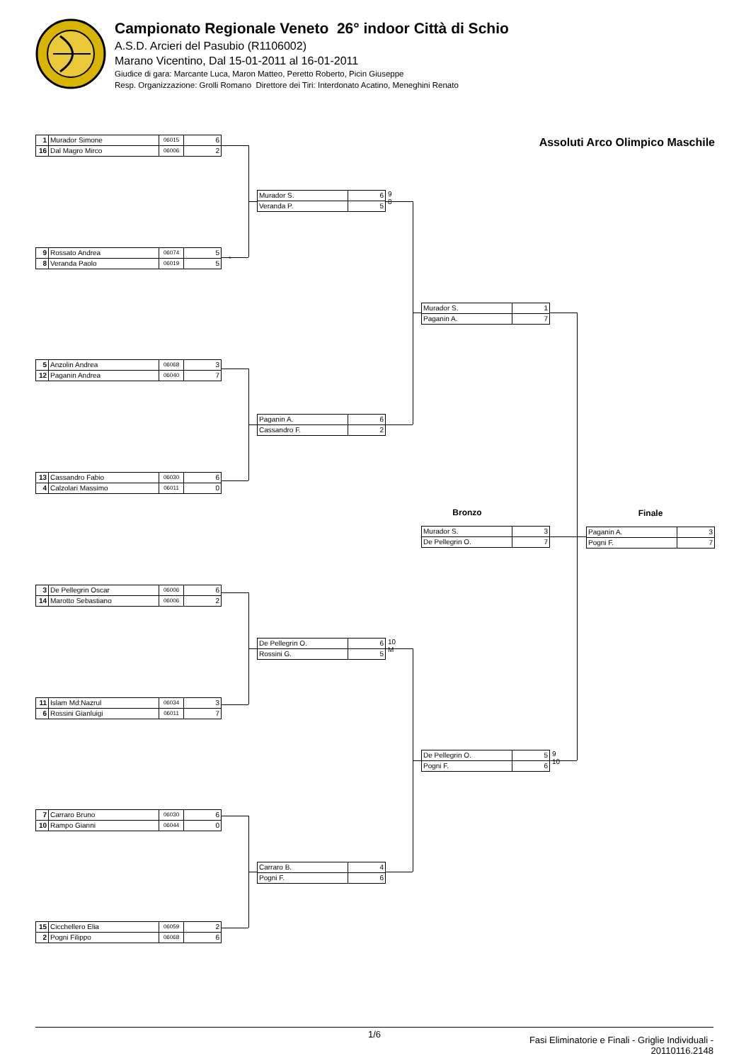Campionato Regionale Veneto 26° indoor Città di Schio
A.S.D. Arcieri del Pasubio (R1106002)
Marano Vicentino, Dal 15-01-2011 al 16-01-2011
Giudice di gara: Marcante Luca, Maron Matteo, Peretto Roberto, Picin Giuseppe
Resp. Organizzazione: Grolli Romano Direttore dei Tiri: Interdonato Acatino, Meneghini Renato
| 1 | Murador Simone | 06015 | 6 |
| 16 | Dal Magro Mirco | 06006 | 2 |
| 9 | Rossato Andrea | 06074 | 5 |
| 8 | Veranda Paolo | 06019 | 5 |
*
| 5 | Anzolin Andrea | 06068 | 3 |
| 12 | Paganin Andrea | 06040 | 7 |
| 13 | Cassandro Fabio | 06030 | 6 |
| 4 | Calzolari Massimo | 06011 | 0 |
| 3 | De Pellegrin Oscar | 06006 | 6 |
| 14 | Marotto Sebastiano | 06006 | 2 |
| 11 | Islam Md:Nazrul | 06034 | 3 |
| 6 | Rossini Gianluigi | 06011 | 7 |
| 7 | Carraro Bruno | 06030 | 6 |
| 10 | Rampo Gianni | 06044 | 0 |
| 15 | Cicchellero Elia | 06059 | 2 |
| 2 | Pogni Filippo | 06068 | 6 |
| Murador S. | 6 |
| Veranda P. | 5 |
9
8
| Paganin A. | 6 |
| Cassandro F. | 2 |
| De Pellegrin O. | 6 |
| Rossini G. | 5 |
10
M
| Carraro B. | 4 |
| Pogni F. | 6 |
| Murador S. | 1 |
| Paganin A. | 7 |
Bronzo
| Murador S. | 3 |
| De Pellegrin O. | 7 |
| De Pellegrin O. | 5 |
| Pogni F. | 6 |
9
10
Assoluti Arco Olimpico Maschile
Finale
| Paganin A. | 3 |
| Pogni F. | 7 |
1/6
Fasi Eliminatorie e Finali - Griglie Individuali -
20110116.2148